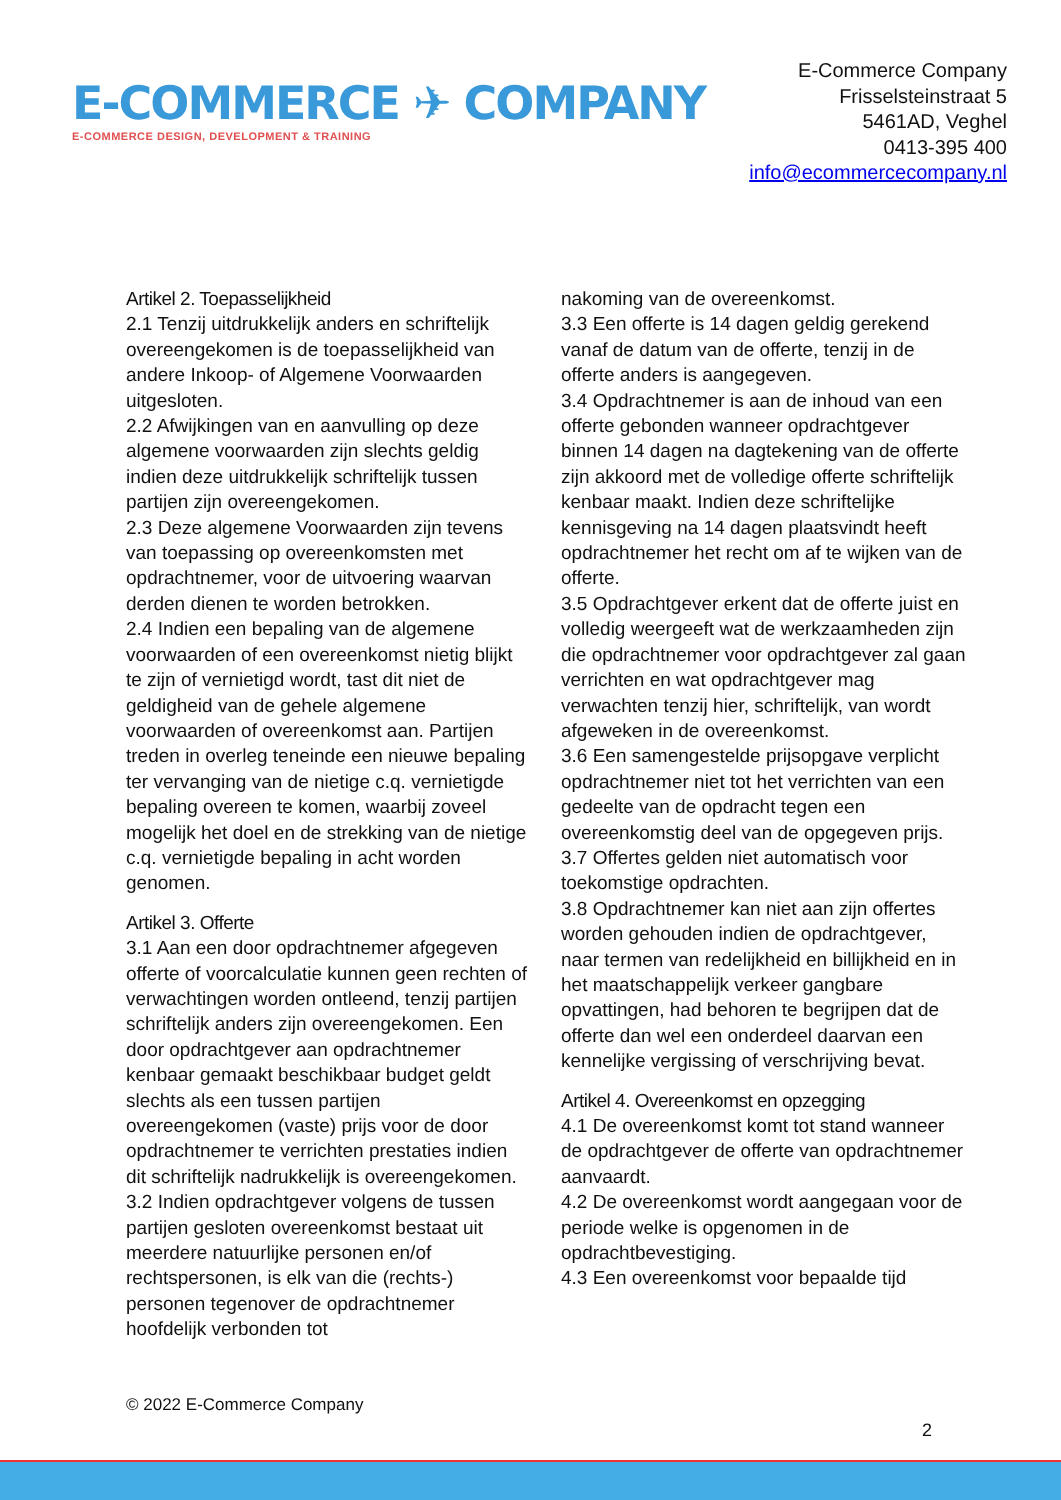E-COMMERCE ✈ COMPANY
E-COMMERCE DESIGN, DEVELOPMENT & TRAINING
E-Commerce Company
Frisselsteinstraat 5
5461AD, Veghel
0413-395 400
info@ecommercecompany.nl
Artikel 2. Toepasselijkheid
2.1 Tenzij uitdrukkelijk anders en schriftelijk overeengekomen is de toepasselijkheid van andere Inkoop- of Algemene Voorwaarden uitgesloten.
2.2 Afwijkingen van en aanvulling op deze algemene voorwaarden zijn slechts geldig indien deze uitdrukkelijk schriftelijk tussen partijen zijn overeengekomen.
2.3 Deze algemene Voorwaarden zijn tevens van toepassing op overeenkomsten met opdrachtnemer, voor de uitvoering waarvan derden dienen te worden betrokken.
2.4 Indien een bepaling van de algemene voorwaarden of een overeenkomst nietig blijkt te zijn of vernietigd wordt, tast dit niet de geldigheid van de gehele algemene voorwaarden of overeenkomst aan. Partijen treden in overleg teneinde een nieuwe bepaling ter vervanging van de nietige c.q. vernietigde bepaling overeen te komen, waarbij zoveel mogelijk het doel en de strekking van de nietige c.q. vernietigde bepaling in acht worden genomen.
Artikel 3. Offerte
3.1 Aan een door opdrachtnemer afgegeven offerte of voorcalculatie kunnen geen rechten of verwachtingen worden ontleend, tenzij partijen schriftelijk anders zijn overeengekomen. Een door opdrachtgever aan opdrachtnemer kenbaar gemaakt beschikbaar budget geldt slechts als een tussen partijen overeengekomen (vaste) prijs voor de door opdrachtnemer te verrichten prestaties indien dit schriftelijk nadrukkelijk is overeengekomen.
3.2 Indien opdrachtgever volgens de tussen partijen gesloten overeenkomst bestaat uit meerdere natuurlijke personen en/of rechtspersonen, is elk van die (rechts-) personen tegenover de opdrachtnemer hoofdelijk verbonden tot
nakoming van de overeenkomst.
3.3 Een offerte is 14 dagen geldig gerekend vanaf de datum van de offerte, tenzij in de offerte anders is aangegeven.
3.4 Opdrachtnemer is aan de inhoud van een offerte gebonden wanneer opdrachtgever binnen 14 dagen na dagtekening van de offerte zijn akkoord met de volledige offerte schriftelijk kenbaar maakt. Indien deze schriftelijke kennisgeving na 14 dagen plaatsvindt heeft opdrachtnemer het recht om af te wijken van de offerte.
3.5 Opdrachtgever erkent dat de offerte juist en volledig weergeeft wat de werkzaamheden zijn die opdrachtnemer voor opdrachtgever zal gaan verrichten en wat opdrachtgever mag verwachten tenzij hier, schriftelijk, van wordt afgeweken in de overeenkomst.
3.6 Een samengestelde prijsopgave verplicht opdrachtnemer niet tot het verrichten van een gedeelte van de opdracht tegen een overeenkomstig deel van de opgegeven prijs.
3.7 Offertes gelden niet automatisch voor toekomstige opdrachten.
3.8 Opdrachtnemer kan niet aan zijn offertes worden gehouden indien de opdrachtgever, naar termen van redelijkheid en billijkheid en in het maatschappelijk verkeer gangbare opvattingen, had behoren te begrijpen dat de offerte dan wel een onderdeel daarvan een kennelijke vergissing of verschrijving bevat.
Artikel 4. Overeenkomst en opzegging
4.1 De overeenkomst komt tot stand wanneer de opdrachtgever de offerte van opdrachtnemer aanvaardt.
4.2 De overeenkomst wordt aangegaan voor de periode welke is opgenomen in de opdrachtbevestiging.
4.3 Een overeenkomst voor bepaalde tijd
© 2022 E-Commerce Company
2